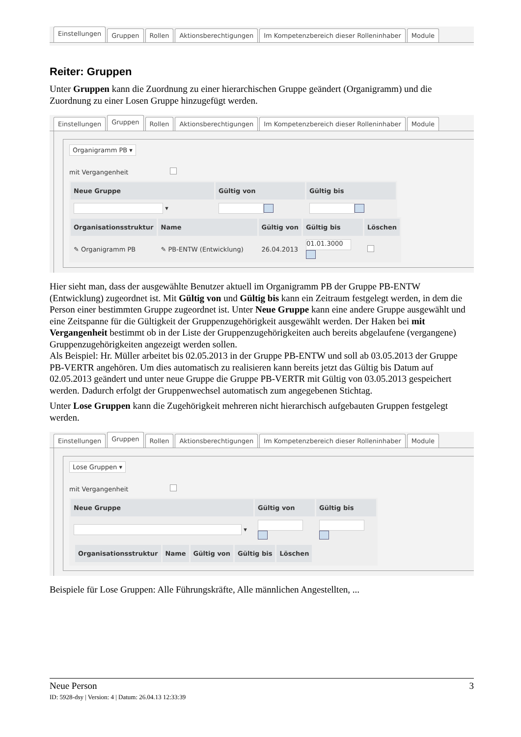Einstellungen Gruppen Rollen Aktionsberechtigungen Im Kompetenzbereich dieser Rolleninhaber Module
Reiter: Gruppen
Unter Gruppen kann die Zuordnung zu einer hierarchischen Gruppe geändert (Organigramm) und die Zuordnung zu einer Losen Gruppe hinzugefügt werden.
Einstellungen Gruppen Rollen Aktionsberechtigungen Im Kompetenzbereich dieser Rolleninhaber Module
Organigramm PB ▾
mit Vergangenheit
| Neue Gruppe | Gültig von | Gültig bis |
| --- | --- | --- |
| ▾ | | |
| Organisationsstruktur | Name | Gültig von | Gültig bis | Löschen |
| --- | --- | --- | --- | --- |
| ✎ Organigramm PB | ✎ PB-ENTW (Entwicklung) | 26.04.2013 | 01.01.3000 | |
Hier sieht man, dass der ausgewählte Benutzer aktuell im Organigramm PB der Gruppe PB-ENTW (Entwicklung) zugeordnet ist. Mit Gültig von und Gültig bis kann ein Zeitraum festgelegt werden, in dem die Person einer bestimmten Gruppe zugeordnet ist. Unter Neue Gruppe kann eine andere Gruppe ausgewählt und eine Zeitspanne für die Gültigkeit der Gruppenzugehörigkeit ausgewählt werden. Der Haken bei mit Vergangenheit bestimmt ob in der Liste der Gruppenzugehörigkeiten auch bereits abgelaufene (vergangene) Gruppenzugehörigkeiten angezeigt werden sollen.
Als Beispiel: Hr. Müller arbeitet bis 02.05.2013 in der Gruppe PB-ENTW und soll ab 03.05.2013 der Gruppe PB-VERTR angehören. Um dies automatisch zu realisieren kann bereits jetzt das Gültig bis Datum auf 02.05.2013 geändert und unter neue Gruppe die Gruppe PB-VERTR mit Gültig von 03.05.2013 gespeichert werden. Dadurch erfolgt der Gruppenwechsel automatisch zum angegebenen Stichtag.
Unter Lose Gruppen kann die Zugehörigkeit mehreren nicht hierarchisch aufgebauten Gruppen festgelegt werden.
Einstellungen Gruppen Rollen Aktionsberechtigungen Im Kompetenzbereich dieser Rolleninhaber Module
Lose Gruppen ▾
mit Vergangenheit
| Neue Gruppe | Gültig von | Gültig bis |
| --- | --- | --- |
| ▾ | | |
| / Organisationsstruktur / Name / Gültig von / Gültig bis / Löschen / / --- / --- / --- / --- / --- / | | |
Beispiele für Lose Gruppen: Alle Führungskräfte, Alle männlichen Angestellten, ...
Neue Person 3
ID: 5928-dsy | Version: 4 | Datum: 26.04.13 12:33:39